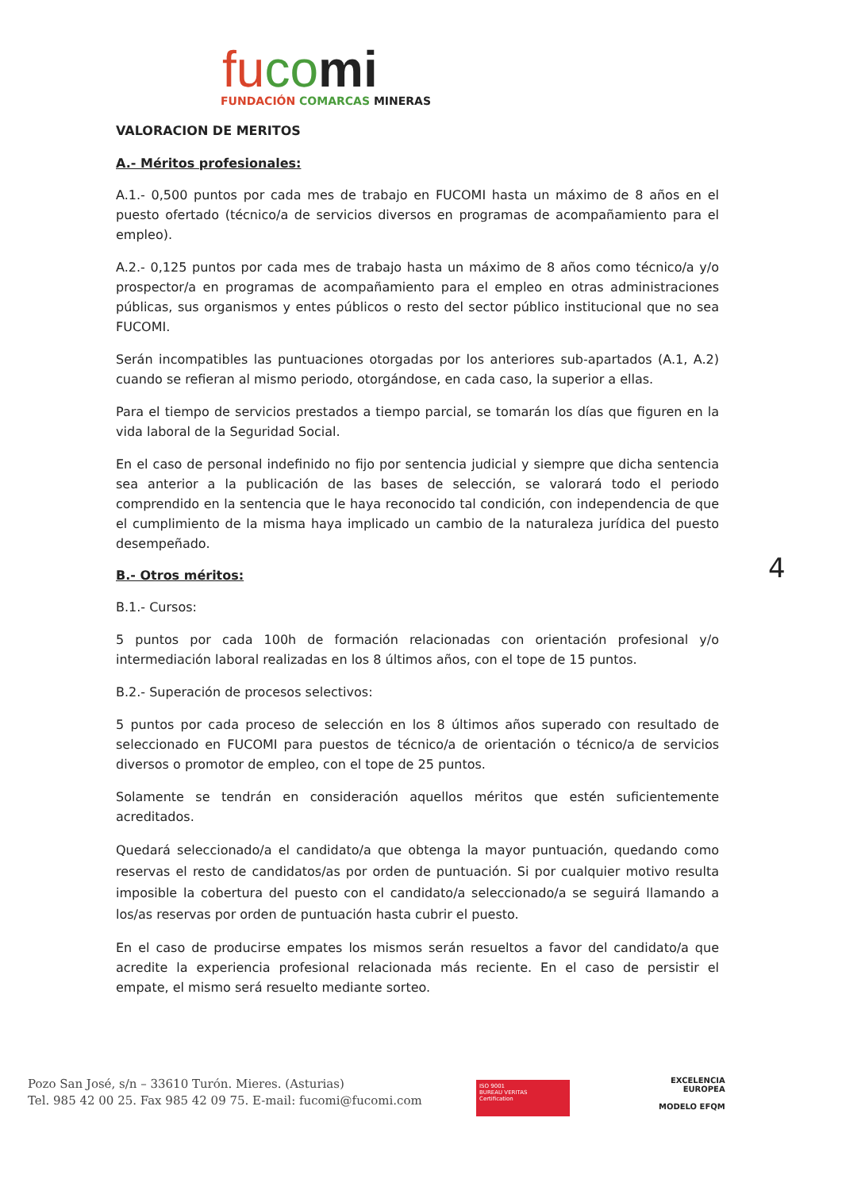fu co mi
FUNDACIÓN COMARCAS MINERAS
VALORACION DE MERITOS
A.- Méritos profesionales:
A.1.- 0,500 puntos por cada mes de trabajo en FUCOMI hasta un máximo de 8 años en el puesto ofertado (técnico/a de servicios diversos en programas de acompañamiento para el empleo).
A.2.- 0,125 puntos por cada mes de trabajo hasta un máximo de 8 años como técnico/a y/o prospector/a en programas de acompañamiento para el empleo en otras administraciones públicas, sus organismos y entes públicos o resto del sector público institucional que no sea FUCOMI.
Serán incompatibles las puntuaciones otorgadas por los anteriores sub-apartados (A.1, A.2) cuando se refieran al mismo periodo, otorgándose, en cada caso, la superior a ellas.
Para el tiempo de servicios prestados a tiempo parcial, se tomarán los días que figuren en la vida laboral de la Seguridad Social.
En el caso de personal indefinido no fijo por sentencia judicial y siempre que dicha sentencia sea anterior a la publicación de las bases de selección, se valorará todo el periodo comprendido en la sentencia que le haya reconocido tal condición, con independencia de que el cumplimiento de la misma haya implicado un cambio de la naturaleza jurídica del puesto desempeñado.
B.- Otros méritos:
B.1.- Cursos:
5 puntos por cada 100h de formación relacionadas con orientación profesional y/o intermediación laboral realizadas en los 8 últimos años, con el tope de 15 puntos.
B.2.- Superación de procesos selectivos:
5 puntos por cada proceso de selección en los 8 últimos años superado con resultado de seleccionado en FUCOMI para puestos de técnico/a de orientación o técnico/a de servicios diversos o promotor de empleo, con el tope de 25 puntos.
Solamente se tendrán en consideración aquellos méritos que estén suficientemente acreditados.
Quedará seleccionado/a el candidato/a que obtenga la mayor puntuación, quedando como reservas el resto de candidatos/as por orden de puntuación. Si por cualquier motivo resulta imposible la cobertura del puesto con el candidato/a seleccionado/a se seguirá llamando a los/as reservas por orden de puntuación hasta cubrir el puesto.
En el caso de producirse empates los mismos serán resueltos a favor del candidato/a que acredite la experiencia profesional relacionada más reciente. En el caso de persistir el empate, el mismo será resuelto mediante sorteo.
4
Pozo San José, s/n – 33610 Turón. Mieres. (Asturias)
Tel. 985 42 00 25. Fax 985 42 09 75. E-mail: fucomi@fucomi.com
ISO 9001
BUREAU VERITAS
Certification
EXCELENCIA
EUROPEA
MODELO EFQM